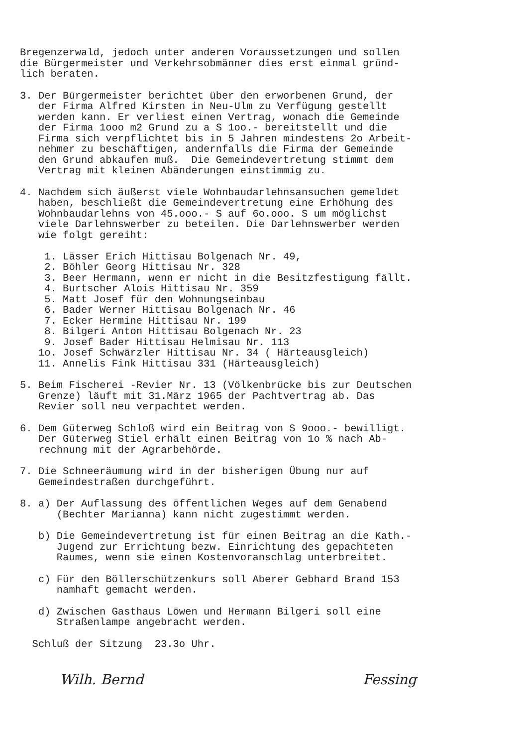Bregenzerwald, jedoch unter anderen Voraussetzungen und sollen die Bürgermeister und Verkehrsobmänner dies erst einmal gründ- lich beraten.
3. Der Bürgermeister berichtet über den erworbenen Grund, der der Firma Alfred Kirsten in Neu-Ulm zu Verfügung gestellt werden kann. Er verliest einen Vertrag, wonach die Gemeinde der Firma 1ooo m2 Grund zu a S 1oo.- bereitstellt und die Firma sich verpflichtet bis in 5 Jahren mindestens 2o Arbeit- nehmer zu beschäftigen, andernfalls die Firma der Gemeinde den Grund abkaufen muß. Die Gemeindevertretung stimmt dem Vertrag mit kleinen Abänderungen einstimmig zu.
4. Nachdem sich äußerst viele Wohnbaudarlehnsansuchen gemeldet haben, beschließt die Gemeindevertretung eine Erhöhung des Wohnbaudarlehns von 45.ooo.- S auf 6o.ooo. S um möglichst viele Darlehnswerber zu beteilen. Die Darlehnswerber werden wie folgt gereiht: 1. Lässer Erich Hittisau Bolgenach Nr. 49, 2. Böhler Georg Hittisau Nr. 328 3. Beer Hermann, wenn er nicht in die Besitzfestigung fällt. 4. Burtscher Alois Hittisau Nr. 359 5. Matt Josef für den Wohnungseinbau 6. Bader Werner Hittisau Bolgenach Nr. 46 7. Ecker Hermine Hittisau Nr. 199 8. Bilgeri Anton Hittisau Bolgenach Nr. 23 9. Josef Bader Hittisau Helmisau Nr. 113 1o. Josef Schwärzler Hittisau Nr. 34 ( Härteausgleich) 11. Annelis Fink Hittisau 331 (Härteausgleich)
5. Beim Fischerei -Revier Nr. 13 (Völkenbrücke bis zur Deutschen Grenze) läuft mit 31.März 1965 der Pachtvertrag ab. Das Revier soll neu verpachtet werden.
6. Dem Güterweg Schloß wird ein Beitrag von S 9ooo.- bewilligt. Der Güterweg Stiel erhält einen Beitrag von 1o % nach Ab- rechnung mit der Agrarbehörde.
7. Die Schneeräumung wird in der bisherigen Übung nur auf Gemeindestraßen durchgeführt.
8. a) Der Auflassung des öffentlichen Weges auf dem Genabend (Bechter Marianna) kann nicht zugestimmt werden.
b) Die Gemeindevertretung ist für einen Beitrag an die Kath.- Jugend zur Errichtung bezw. Einrichtung des gepachteten Raumes, wenn sie einen Kostenvoranschlag unterbreitet.
c) Für den Böllerschützenkurs soll Aberer Gebhard Brand 153 namhaft gemacht werden.
d) Zwischen Gasthaus Löwen und Hermann Bilgeri soll eine Straßenlampe angebracht werden.
Schluß der Sitzung 23.3o Uhr.
Wilh. Bernd Fessing